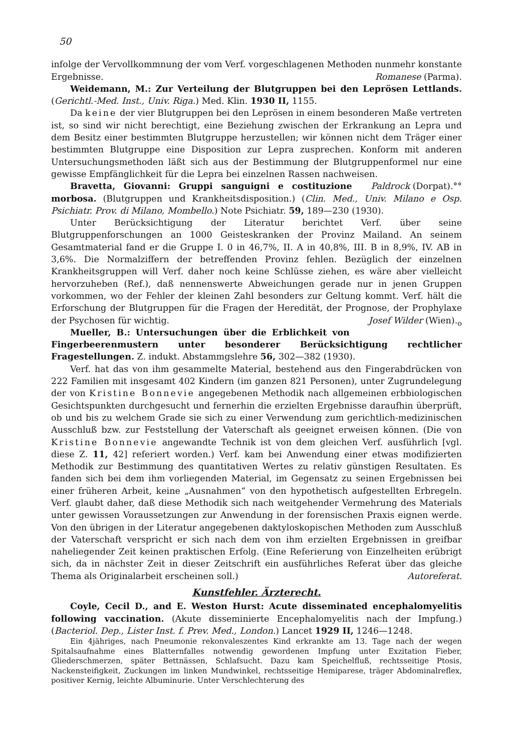50
infolge der Vervollkommnung der vom Verf. vorgeschlagenen Methoden nunmehr konstante Ergebnisse. Romanese (Parma).
Weidemann, M.: Zur Verteilung der Blutgruppen bei den Leprösen Lettlands. (Gerichtl.-Med. Inst., Univ. Riga.) Med. Klin. 1930 II, 1155.
Da keine der vier Blutgruppen bei den Leprösen in einem besonderen Maße vertreten ist, so sind wir nicht berechtigt, eine Beziehung zwischen der Erkrankung an Lepra und dem Besitz einer bestimmten Blutgruppe herzustellen; wir können nicht dem Träger einer bestimmten Blutgruppe eine Disposition zur Lepra zusprechen. Konform mit anderen Untersuchungsmethoden läßt sich aus der Bestimmung der Blutgruppenformel nur eine gewisse Empfänglichkeit für die Lepra bei einzelnen Rassen nachweisen. Paldrock (Dorpat).°°
Bravetta, Giovanni: Gruppi sanguigni e costituzione morbosa. (Blutgruppen und Krankheitsdisposition.) (Clin. Med., Univ. Milano e Osp. Psichiatr. Prov. di Milano, Mombello.) Note Psichiatr. 59, 189—230 (1930).
Unter Berücksichtigung der Literatur berichtet Verf. über seine Blutgruppenforschungen an 1000 Geisteskranken der Provinz Mailand. An seinem Gesamtmaterial fand er die Gruppe I. 0 in 46,7%, II. A in 40,8%, III. B in 8,9%, IV. AB in 3,6%. Die Normalziffern der betreffenden Provinz fehlen. Bezüglich der einzelnen Krankheitsgruppen will Verf. daher noch keine Schlüsse ziehen, es wäre aber vielleicht hervorzuheben (Ref.), daß nennenswerte Abweichungen gerade nur in jenen Gruppen vorkommen, wo der Fehler der kleinen Zahl besonders zur Geltung kommt. Verf. hält die Erforschung der Blutgruppen für die Fragen der Heredität, der Prognose, der Prophylaxe der Psychosen für wichtig. Josef Wilder (Wien).<sub>o</sub>
Mueller, B.: Untersuchungen über die Erblichkeit von Fingerbeerenmustern unter besonderer Berücksichtigung rechtlicher Fragestellungen. Z. indukt. Abstammgslehre 56, 302—382 (1930).
Verf. hat das von ihm gesammelte Material, bestehend aus den Fingerabdrücken von 222 Familien mit insgesamt 402 Kindern (im ganzen 821 Personen), unter Zugrundelegung der von Kristine Bonnevie angegebenen Methodik nach allgemeinen erbbiologischen Gesichtspunkten durchgesucht und fernerhin die erzielten Ergebnisse daraufhin überprüft, ob und bis zu welchem Grade sie sich zu einer Verwendung zum gerichtlich-medizinischen Ausschluß bzw. zur Feststellung der Vaterschaft als geeignet erweisen können. (Die von Kristine Bonnevie angewandte Technik ist von dem gleichen Verf. ausführlich [vgl. diese Z. 11, 42] referiert worden.) Verf. kam bei Anwendung einer etwas modifizierten Methodik zur Bestimmung des quantitativen Wertes zu relativ günstigen Resultaten. Es fanden sich bei dem ihm vorliegenden Material, im Gegensatz zu seinen Ergebnissen bei einer früheren Arbeit, keine „Ausnahmen“ von den hypothetisch aufgestellten Erbregeln. Verf. glaubt daher, daß diese Methodik sich nach weitgehender Vermehrung des Materials unter gewissen Voraussetzungen zur Anwendung in der forensischen Praxis eignen werde. Von den übrigen in der Literatur angegebenen daktyloskopischen Methoden zum Ausschluß der Vaterschaft verspricht er sich nach dem von ihm erzielten Ergebnissen in greifbar naheliegender Zeit keinen praktischen Erfolg. (Eine Referierung von Einzelheiten erübrigt sich, da in nächster Zeit in dieser Zeitschrift ein ausführliches Referat über das gleiche Thema als Originalarbeit erscheinen soll.) Autoreferat.
Kunstfehler. Ärzterecht.
Coyle, Cecil D., and E. Weston Hurst: Acute disseminated encephalomyelitis following vaccination. (Akute disseminierte Encephalomyelitis nach der Impfung.) (Bacteriol. Dep., Lister Inst. f. Prev. Med., London.) Lancet 1929 II, 1246—1248.
Ein 4jähriges, nach Pneumonie rekonvaleszentes Kind erkrankte am 13. Tage nach der wegen Spitalsaufnahme eines Blatternfalles notwendig gewordenen Impfung unter Exzitation Fieber, Gliederschmerzen, später Bettnässen, Schlafsucht. Dazu kam Speichelfluß, rechtsseitige Ptosis, Nackensteifigkeit, Zuckungen im linken Mundwinkel, rechtsseitige Hemiparese, träger Abdominalreflex, positiver Kernig, leichte Albuminurie. Unter Verschlechterung des